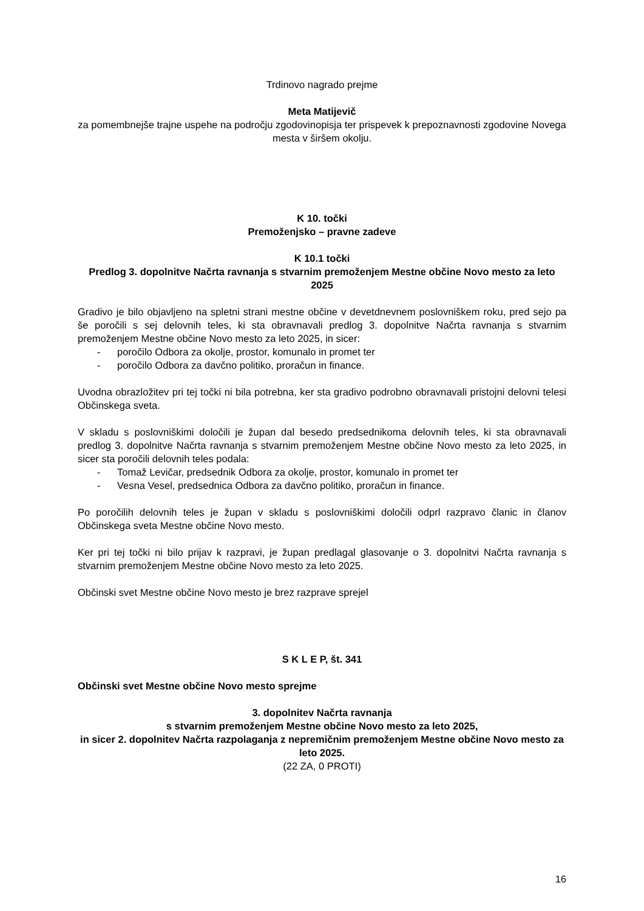Trdinovo nagrado prejme
Meta Matijevič
za pomembnejše trajne uspehe na področju zgodovinopisja ter prispevek k prepoznavnosti zgodovine Novega mesta v širšem okolju.
K 10. točki
Premoženjsko – pravne zadeve
K 10.1 točki
Predlog 3. dopolnitve Načrta ravnanja s stvarnim premoženjem Mestne občine Novo mesto za leto 2025
Gradivo je bilo objavljeno na spletni strani mestne občine v devetdnevnem poslovniškem roku, pred sejo pa še poročili s sej delovnih teles, ki sta obravnavali predlog 3. dopolnitve Načrta ravnanja s stvarnim premoženjem Mestne občine Novo mesto za leto 2025, in sicer:
- poročilo Odbora za okolje, prostor, komunalo in promet ter
- poročilo Odbora za davčno politiko, proračun in finance.
Uvodna obrazložitev pri tej točki ni bila potrebna, ker sta gradivo podrobno obravnavali pristojni delovni telesi Občinskega sveta.
V skladu s poslovniškimi določili je župan dal besedo predsednikoma delovnih teles, ki sta obravnavali predlog 3. dopolnitve Načrta ravnanja s stvarnim premoženjem Mestne občine Novo mesto za leto 2025, in sicer sta poročili delovnih teles podala:
- Tomaž Levičar, predsednik Odbora za okolje, prostor, komunalo in promet ter
- Vesna Vesel, predsednica Odbora za davčno politiko, proračun in finance.
Po poročilih delovnih teles je župan v skladu s poslovniškimi določili odprl razpravo članic in članov Občinskega sveta Mestne občine Novo mesto.
Ker pri tej točki ni bilo prijav k razpravi, je župan predlagal glasovanje o 3. dopolnitvi Načrta ravnanja s stvarnim premoženjem Mestne občine Novo mesto za leto 2025.
Občinski svet Mestne občine Novo mesto je brez razprave sprejel
S K L E P, št. 341
Občinski svet Mestne občine Novo mesto sprejme
3. dopolnitev Načrta ravnanja
s stvarnim premoženjem Mestne občine Novo mesto za leto 2025,
in sicer 2. dopolnitev Načrta razpolaganja z nepremičnim premoženjem Mestne občine Novo mesto za leto 2025.
(22 ZA, 0 PROTI)
16